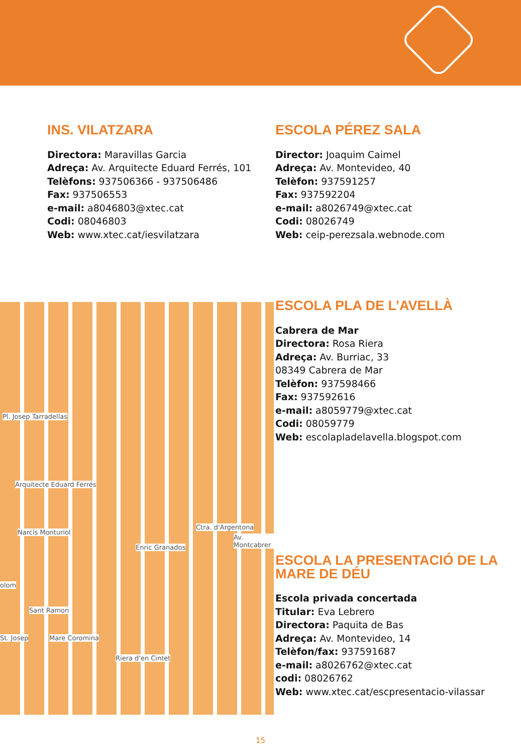Pl. Josep Tarradellas
Arquitecte Eduard Ferrés
Narcís Monturiol
olom
Sant Ramon
St. Josep Mare Coromina
Enric Granados
Ctra. d'Argentona
Av. Montcabrer
Riera d'en Cintet
INS. VILATZARA
Directora: Maravillas Garcia
Adreça: Av. Arquitecte Eduard Ferrés, 101
Telèfons: 937506366 - 937506486
Fax: 937506553
e-mail: a8046803@xtec.cat
Codi: 08046803
Web: www.xtec.cat/iesvilatzara
ESCOLA PÉREZ SALA
Director: Joaquim Caimel
Adreça: Av. Montevideo, 40
Telèfon: 937591257
Fax: 937592204
e-mail: a8026749@xtec.cat
Codi: 08026749
Web: ceip-perezsala.webnode.com
ESCOLA PLA DE L’AVELLÀ
Cabrera de Mar
Directora: Rosa Riera
Adreça: Av. Burriac, 33
08349 Cabrera de Mar
Telèfon: 937598466
Fax: 937592616
e-mail: a8059779@xtec.cat
Codi: 08059779
Web: escolapladelavella.blogspot.com
ESCOLA LA PRESENTACIÓ DE LA
MARE DE DÉU
Escola privada concertada
Titular: Eva Lebrero
Directora: Paquita de Bas
Adreça: Av. Montevideo, 14
Telèfon/fax: 937591687
e-mail: a8026762@xtec.cat
codi: 08026762
Web: www.xtec.cat/escpresentacio-vilassar
15